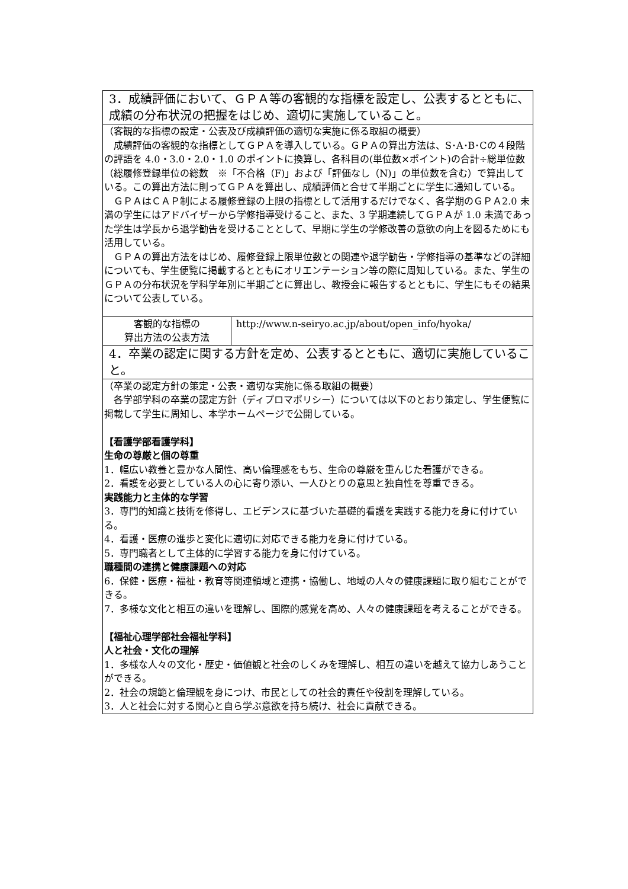| 3．成績評価において、ＧＰＡ等の客観的な指標を設定し、公表するとともに、成績の分布状況の把握をはじめ、適切に実施していること。 | |
| （客観的な指標の設定・公表及び成績評価の適切な実施に係る取組の概要） 成績評価の客観的な指標としてＧＰＡを導入している。ＧＰＡの算出方法は、S･A･B･Cの４段階の評語を 4.0・3.0・2.0・1.0 のポイントに換算し、各科目の(単位数×ポイント)の合計÷総単位数（総履修登録単位の総数 ※「不合格（F)」および「評価なし（N)」の単位数を含む）で算出している。この算出方法に則ってＧＰＡを算出し、成績評価と合せて半期ごとに学生に通知している。 ＧＰＡはＣＡＰ制による履修登録の上限の指標として活用するだけでなく、各学期のＧＰＡ2.0 未満の学生にはアドバイザーから学修指導受けること、また、3 学期連続してＧＰＡが 1.0 未満であった学生は学長から退学勧告を受けることとして、早期に学生の学修改善の意欲の向上を図るためにも活用している。 ＧＰＡの算出方法をはじめ、履修登録上限単位数との関連や退学勧告・学修指導の基準などの詳細についても、学生便覧に掲載するとともにオリエンテーション等の際に周知している。また、学生のＧＰＡの分布状況を学科学年別に半期ごとに算出し、教授会に報告するとともに、学生にもその結果について公表している。 | |
| 客観的な指標の 算出方法の公表方法 | http://www.n-seiryo.ac.jp/about/open_info/hyoka/ |
| 4．卒業の認定に関する方針を定め、公表するとともに、適切に実施していること。 | |
| （卒業の認定方針の策定・公表・適切な実施に係る取組の概要） 各学部学科の卒業の認定方針（ディプロマポリシー）については以下のとおり策定し、学生便覧に掲載して学生に周知し、本学ホームページで公開している。 【看護学部看護学科】 生命の尊厳と個の尊重 1．幅広い教養と豊かな人間性、高い倫理感をもち、生命の尊厳を重んじた看護ができる。 2．看護を必要としている人の心に寄り添い、一人ひとりの意思と独自性を尊重できる。 実践能力と主体的な学習 3．専門的知識と技術を修得し、エビデンスに基づいた基礎的看護を実践する能力を身に付けている。 4．看護・医療の進歩と変化に適切に対応できる能力を身に付けている。 5．専門職者として主体的に学習する能力を身に付けている。 職種間の連携と健康課題への対応 6．保健・医療・福祉・教育等関連領域と連携・協働し、地域の人々の健康課題に取り組むことができる。 7．多様な文化と相互の違いを理解し、国際的感覚を高め、人々の健康課題を考えることができる。 【福祉心理学部社会福祉学科】 人と社会・文化の理解 1．多様な人々の文化・歴史・価値観と社会のしくみを理解し、相互の違いを越えて協力しあうことができる。 2．社会の規範と倫理観を身につけ、市民としての社会的責任や役割を理解している。 3．人と社会に対する関心と自ら学ぶ意欲を持ち続け、社会に貢献できる。 | |